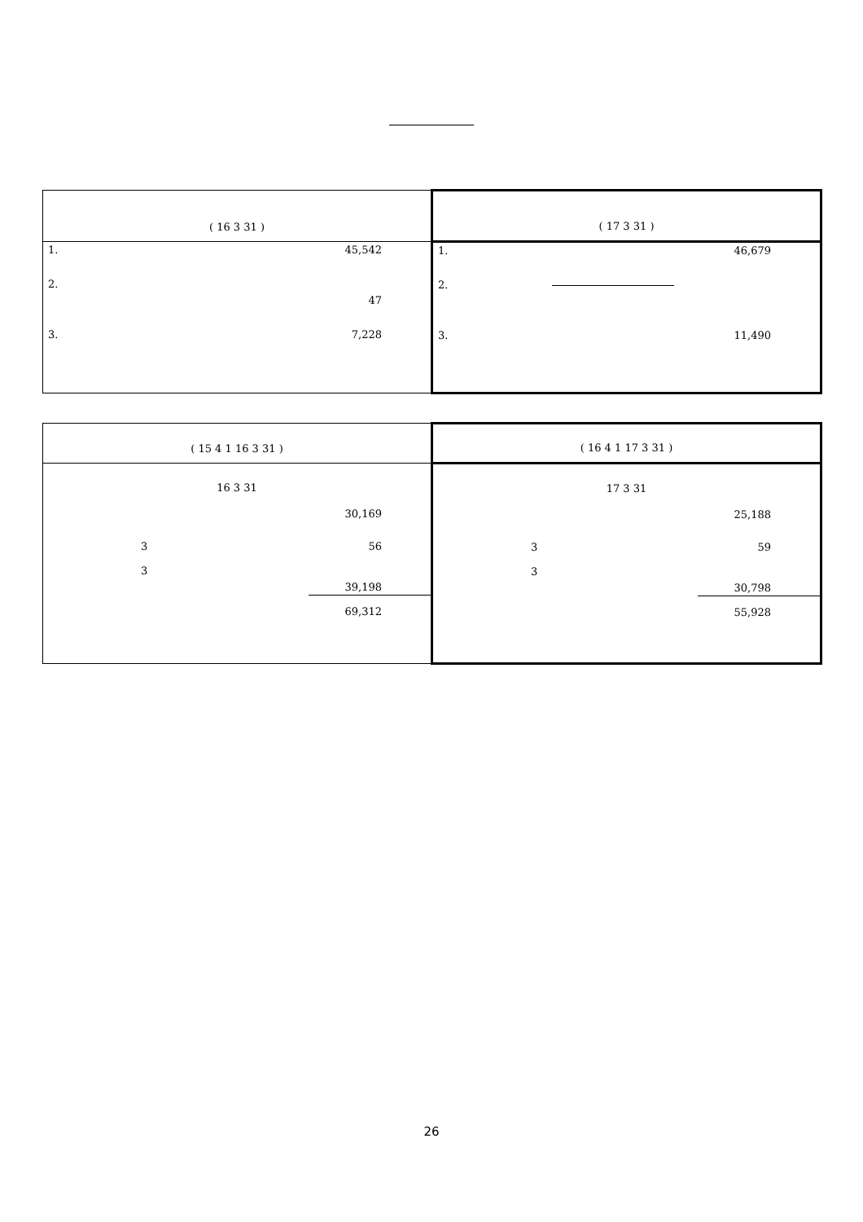| ( 16 3 31 ) | ( 17 3 31 ) |
| 1. 45,542 2. 47 3. 7,228 | 1. 46,679 2. 3. 11,490 |
| ( 15 4 1 16 3 31 ) | ( 16 4 1 17 3 31 ) |
| 16 3 31 30,169 3 56 3 39,198 69,312 | 17 3 31 25,188 3 59 3 30,798 55,928 |
26